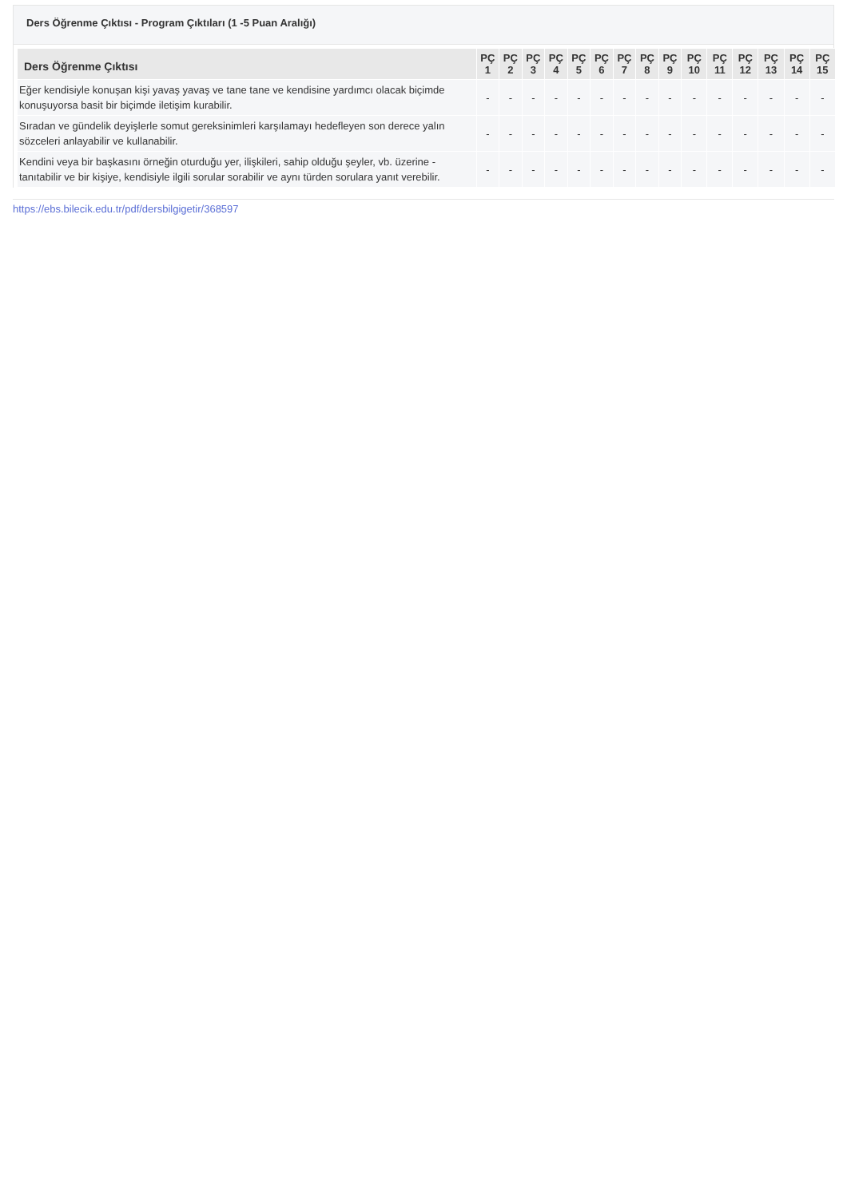Ders Öğrenme Çıktısı - Program Çıktıları (1 -5 Puan Aralığı)
| Ders Öğrenme Çıktısı | PÇ 1 | PÇ 2 | PÇ 3 | PÇ 4 | PÇ 5 | PÇ 6 | PÇ 7 | PÇ 8 | PÇ 9 | PÇ 10 | PÇ 11 | PÇ 12 | PÇ 13 | PÇ 14 | PÇ 15 |
| --- | --- | --- | --- | --- | --- | --- | --- | --- | --- | --- | --- | --- | --- | --- | --- |
| Eğer kendisiyle konuşan kişi yavaş yavaş ve tane tane ve kendisine yardımcı olacak biçimde konuşuyorsa basit bir biçimde iletişim kurabilir. | - | - | - | - | - | - | - | - | - | - | - | - | - | - | - |
| Sıradan ve gündelik deyişlerle somut gereksinimleri karşılamayı hedefleyen son derece yalın sözceleri anlayabilir ve kullanabilir. | - | - | - | - | - | - | - | - | - | - | - | - | - | - | - |
| Kendini veya bir başkasını örneğin oturduğu yer, ilişkileri, sahip olduğu şeyler, vb. üzerine - tanıtabilir ve bir kişiye, kendisiyle ilgili sorular sorabilir ve aynı türden sorulara yanıt verebilir. | - | - | - | - | - | - | - | - | - | - | - | - | - | - | - |
https://ebs.bilecik.edu.tr/pdf/dersbilgigetir/368597